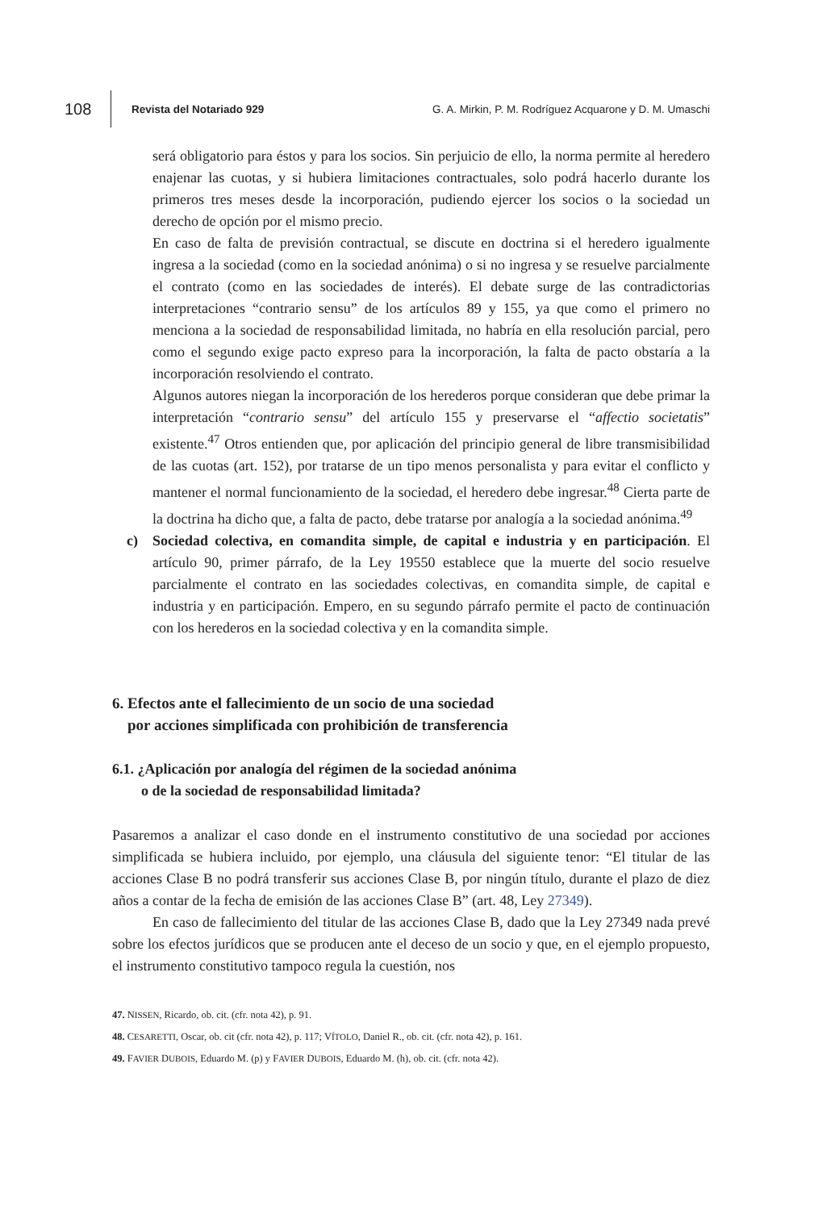108 Revista del Notariado 929 G. A. Mirkin, P. M. Rodríguez Acquarone y D. M. Umaschi
será obligatorio para éstos y para los socios. Sin perjuicio de ello, la norma permite al heredero enajenar las cuotas, y si hubiera limitaciones contractuales, solo podrá hacerlo durante los primeros tres meses desde la incorporación, pudiendo ejercer los socios o la sociedad un derecho de opción por el mismo precio.
En caso de falta de previsión contractual, se discute en doctrina si el heredero igualmente ingresa a la sociedad (como en la sociedad anónima) o si no ingresa y se resuelve parcialmente el contrato (como en las sociedades de interés). El debate surge de las contradictorias interpretaciones “contrario sensu” de los artículos 89 y 155, ya que como el primero no menciona a la sociedad de responsabilidad limitada, no habría en ella resolución parcial, pero como el segundo exige pacto expreso para la incorporación, la falta de pacto obstaría a la incorporación resolviendo el contrato.
Algunos autores niegan la incorporación de los herederos porque consideran que debe primar la interpretación “contrario sensu” del artículo 155 y preservarse el “affectio societatis” existente.<sup>47</sup> Otros entienden que, por aplicación del principio general de libre transmisibilidad de las cuotas (art. 152), por tratarse de un tipo menos personalista y para evitar el conflicto y mantener el normal funcionamiento de la sociedad, el heredero debe ingresar.<sup>48</sup> Cierta parte de la doctrina ha dicho que, a falta de pacto, debe tratarse por analogía a la sociedad anónima.<sup>49</sup>
c) Sociedad colectiva, en comandita simple, de capital e industria y en participación. El artículo 90, primer párrafo, de la Ley 19550 establece que la muerte del socio resuelve parcialmente el contrato en las sociedades colectivas, en comandita simple, de capital e industria y en participación. Empero, en su segundo párrafo permite el pacto de continuación con los herederos en la sociedad colectiva y en la comandita simple.
6. Efectos ante el fallecimiento de un socio de una sociedad
por acciones simplificada con prohibición de transferencia
6.1. ¿Aplicación por analogía del régimen de la sociedad anónima
o de la sociedad de responsabilidad limitada?
Pasaremos a analizar el caso donde en el instrumento constitutivo de una sociedad por acciones simplificada se hubiera incluido, por ejemplo, una cláusula del siguiente tenor: “El titular de las acciones Clase B no podrá transferir sus acciones Clase B, por ningún título, durante el plazo de diez años a contar de la fecha de emisión de las acciones Clase B” (art. 48, Ley 27349).
En caso de fallecimiento del titular de las acciones Clase B, dado que la Ley 27349 nada prevé sobre los efectos jurídicos que se producen ante el deceso de un socio y que, en el ejemplo propuesto, el instrumento constitutivo tampoco regula la cuestión, nos
47. NISSEN, Ricardo, ob. cit. (cfr. nota 42), p. 91.
48. CESARETTI, Oscar, ob. cit (cfr. nota 42), p. 117; VÍTOLO, Daniel R., ob. cit. (cfr. nota 42), p. 161.
49. FAVIER DUBOIS, Eduardo M. (p) y FAVIER DUBOIS, Eduardo M. (h), ob. cit. (cfr. nota 42).